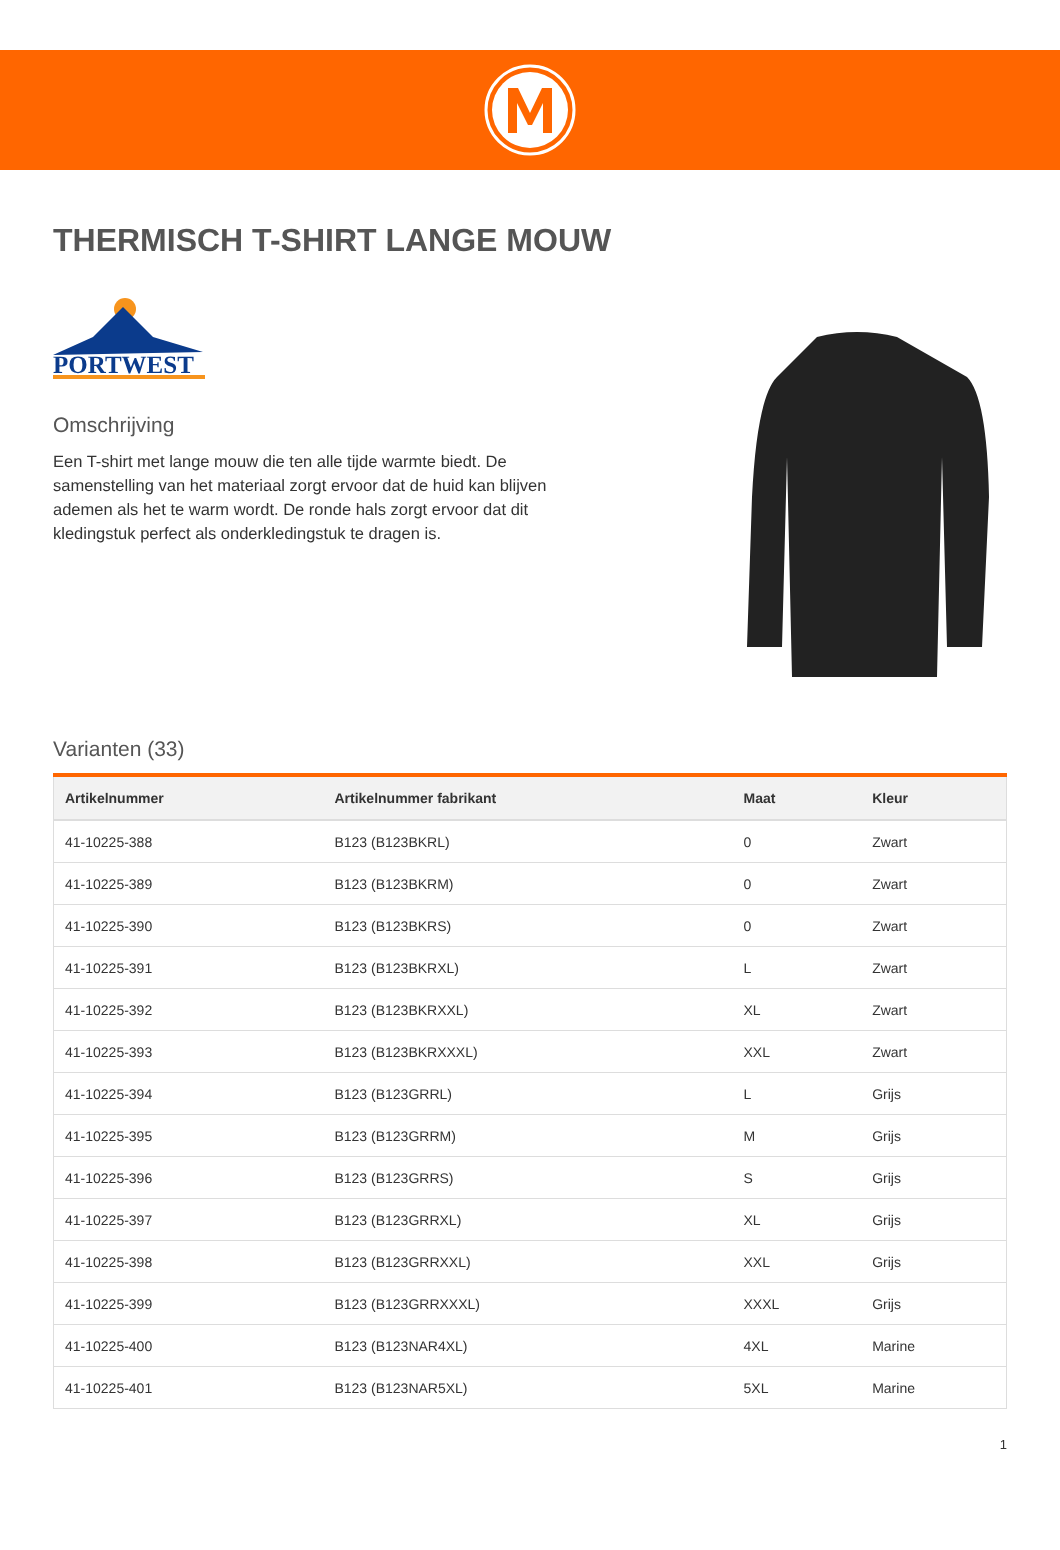THERMISCH T-SHIRT LANGE MOUW
PORTWEST
Omschrijving
Een T-shirt met lange mouw die ten alle tijde warmte biedt. De samenstelling van het materiaal zorgt ervoor dat de huid kan blijven ademen als het te warm wordt. De ronde hals zorgt ervoor dat dit kledingstuk perfect als onderkledingstuk te dragen is.
Varianten (33)
| Artikelnummer | Artikelnummer fabrikant | Maat | Kleur |
| --- | --- | --- | --- |
| 41-10225-388 | B123 (B123BKRL) | 0 | Zwart |
| 41-10225-389 | B123 (B123BKRM) | 0 | Zwart |
| 41-10225-390 | B123 (B123BKRS) | 0 | Zwart |
| 41-10225-391 | B123 (B123BKRXL) | L | Zwart |
| 41-10225-392 | B123 (B123BKRXXL) | XL | Zwart |
| 41-10225-393 | B123 (B123BKRXXXL) | XXL | Zwart |
| 41-10225-394 | B123 (B123GRRL) | L | Grijs |
| 41-10225-395 | B123 (B123GRRM) | M | Grijs |
| 41-10225-396 | B123 (B123GRRS) | S | Grijs |
| 41-10225-397 | B123 (B123GRRXL) | XL | Grijs |
| 41-10225-398 | B123 (B123GRRXXL) | XXL | Grijs |
| 41-10225-399 | B123 (B123GRRXXXL) | XXXL | Grijs |
| 41-10225-400 | B123 (B123NAR4XL) | 4XL | Marine |
| 41-10225-401 | B123 (B123NAR5XL) | 5XL | Marine |
1